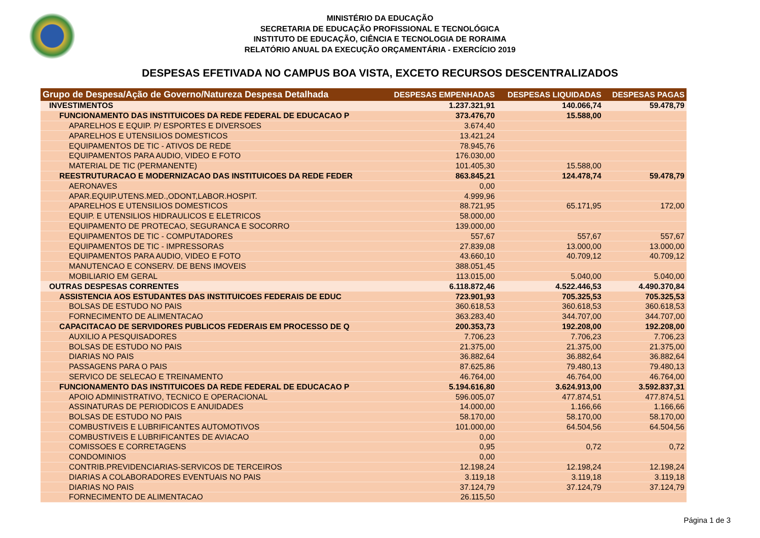MINISTÉRIO DA EDUCAÇÃO
SECRETARIA DE EDUCAÇÃO PROFISSIONAL E TECNOLÓGICA
INSTITUTO DE EDUCAÇÃO, CIÊNCIA E TECNOLOGIA DE RORAIMA
RELATÓRIO ANUAL DA EXECUÇÃO ORÇAMENTÁRIA - EXERCÍCIO 2019
DESPESAS EFETIVADA NO CAMPUS BOA VISTA, EXCETO RECURSOS DESCENTRALIZADOS
| Grupo de Despesa/Ação de Governo/Natureza Despesa Detalhada | DESPESAS EMPENHADAS | DESPESAS LIQUIDADAS | DESPESAS PAGAS |
| --- | --- | --- | --- |
| INVESTIMENTOS | 1.237.321,91 | 140.066,74 | 59.478,79 |
| FUNCIONAMENTO DAS INSTITUICOES DA REDE FEDERAL DE EDUCACAO P | 373.476,70 | 15.588,00 | |
| APARELHOS E EQUIP. P/ ESPORTES E DIVERSOES | 3.674,40 | | |
| APARELHOS E UTENSILIOS DOMESTICOS | 13.421,24 | | |
| EQUIPAMENTOS DE TIC - ATIVOS DE REDE | 78.945,76 | | |
| EQUIPAMENTOS PARA AUDIO, VIDEO E FOTO | 176.030,00 | | |
| MATERIAL DE TIC (PERMANENTE) | 101.405,30 | 15.588,00 | |
| REESTRUTURACAO E MODERNIZACAO DAS INSTITUICOES DA REDE FEDER | 863.845,21 | 124.478,74 | 59.478,79 |
| AERONAVES | 0,00 | | |
| APAR.EQUIP.UTENS.MED.,ODONT,LABOR.HOSPIT. | 4.999,96 | | |
| APARELHOS E UTENSILIOS DOMESTICOS | 88.721,95 | 65.171,95 | 172,00 |
| EQUIP. E UTENSILIOS HIDRAULICOS E ELETRICOS | 58.000,00 | | |
| EQUIPAMENTO DE PROTECAO, SEGURANCA E SOCORRO | 139.000,00 | | |
| EQUIPAMENTOS DE TIC - COMPUTADORES | 557,67 | 557,67 | 557,67 |
| EQUIPAMENTOS DE TIC - IMPRESSORAS | 27.839,08 | 13.000,00 | 13.000,00 |
| EQUIPAMENTOS PARA AUDIO, VIDEO E FOTO | 43.660,10 | 40.709,12 | 40.709,12 |
| MANUTENCAO E CONSERV. DE BENS IMOVEIS | 388.051,45 | | |
| MOBILIARIO EM GERAL | 113.015,00 | 5.040,00 | 5.040,00 |
| OUTRAS DESPESAS CORRENTES | 6.118.872,46 | 4.522.446,53 | 4.490.370,84 |
| ASSISTENCIA AOS ESTUDANTES DAS INSTITUICOES FEDERAIS DE EDUC | 723.901,93 | 705.325,53 | 705.325,53 |
| BOLSAS DE ESTUDO NO PAIS | 360.618,53 | 360.618,53 | 360.618,53 |
| FORNECIMENTO DE ALIMENTACAO | 363.283,40 | 344.707,00 | 344.707,00 |
| CAPACITACAO DE SERVIDORES PUBLICOS FEDERAIS EM PROCESSO DE Q | 200.353,73 | 192.208,00 | 192.208,00 |
| AUXILIO A PESQUISADORES | 7.706,23 | 7.706,23 | 7.706,23 |
| BOLSAS DE ESTUDO NO PAIS | 21.375,00 | 21.375,00 | 21.375,00 |
| DIARIAS NO PAIS | 36.882,64 | 36.882,64 | 36.882,64 |
| PASSAGENS PARA O PAIS | 87.625,86 | 79.480,13 | 79.480,13 |
| SERVICO DE SELECAO E TREINAMENTO | 46.764,00 | 46.764,00 | 46.764,00 |
| FUNCIONAMENTO DAS INSTITUICOES DA REDE FEDERAL DE EDUCACAO P | 5.194.616,80 | 3.624.913,00 | 3.592.837,31 |
| APOIO ADMINISTRATIVO, TECNICO E OPERACIONAL | 596.005,07 | 477.874,51 | 477.874,51 |
| ASSINATURAS DE PERIODICOS E ANUIDADES | 14.000,00 | 1.166,66 | 1.166,66 |
| BOLSAS DE ESTUDO NO PAIS | 58.170,00 | 58.170,00 | 58.170,00 |
| COMBUSTIVEIS E LUBRIFICANTES AUTOMOTIVOS | 101.000,00 | 64.504,56 | 64.504,56 |
| COMBUSTIVEIS E LUBRIFICANTES DE AVIACAO | 0,00 | | |
| COMISSOES E CORRETAGENS | 0,95 | 0,72 | 0,72 |
| CONDOMINIOS | 0,00 | | |
| CONTRIB.PREVIDENCIARIAS-SERVICOS DE TERCEIROS | 12.198,24 | 12.198,24 | 12.198,24 |
| DIARIAS A COLABORADORES EVENTUAIS NO PAIS | 3.119,18 | 3.119,18 | 3.119,18 |
| DIARIAS NO PAIS | 37.124,79 | 37.124,79 | 37.124,79 |
| FORNECIMENTO DE ALIMENTACAO | 26.115,50 | | |
Página 1 de 3